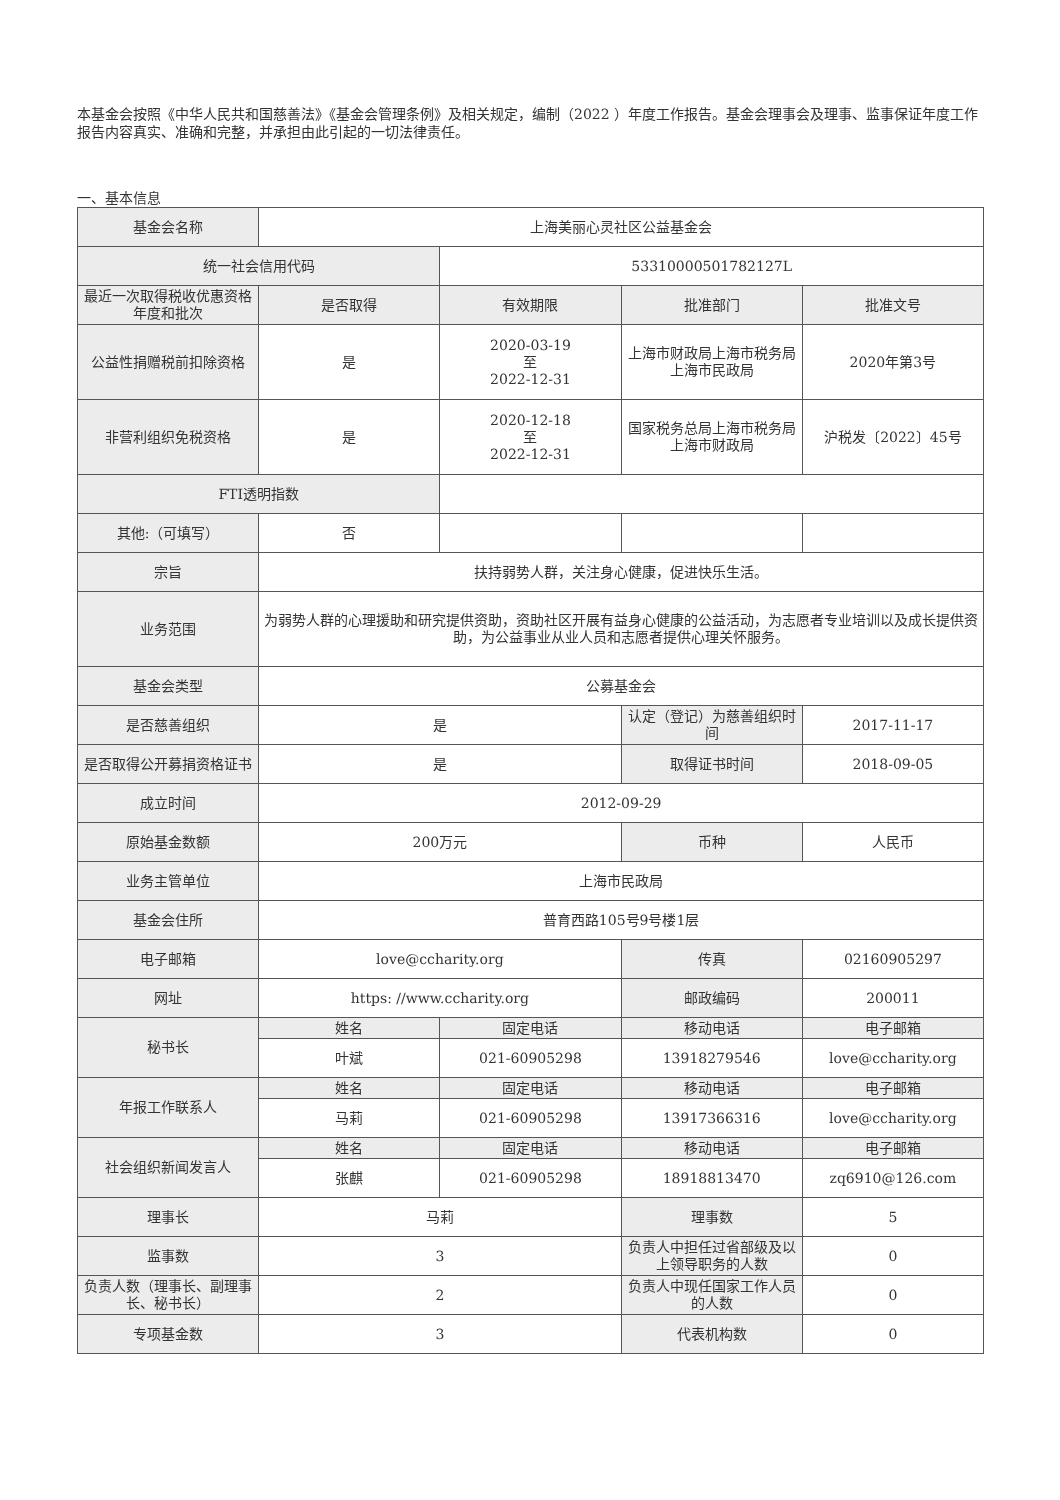本基金会按照《中华人民共和国慈善法》《基金会管理条例》及相关规定，编制（2022 ）年度工作报告。基金会理事会及理事、监事保证年度工作报告内容真实、准确和完整，并承担由此引起的一切法律责任。
一、基本信息
| 基金会名称 | 上海美丽心灵社区公益基金会 | | | |
| 统一社会信用代码 | | 53310000501782127L | | |
| 最近一次取得税收优惠资格年度和批次 | 是否取得 | 有效期限 | 批准部门 | 批准文号 |
| 公益性捐赠税前扣除资格 | 是 | 2020-03-19 至 2022-12-31 | 上海市财政局上海市税务局上海市民政局 | 2020年第3号 |
| 非营利组织免税资格 | 是 | 2020-12-18 至 2022-12-31 | 国家税务总局上海市税务局 上海市财政局 | 沪税发〔2022〕45号 |
| FTI透明指数 | | | | |
| 其他:（可填写） | 否 | | | |
| 宗旨 | 扶持弱势人群，关注身心健康，促进快乐生活。 | | | |
| 业务范围 | 为弱势人群的心理援助和研究提供资助，资助社区开展有益身心健康的公益活动，为志愿者专业培训以及成长提供资助，为公益事业从业人员和志愿者提供心理关怀服务。 | | | |
| 基金会类型 | 公募基金会 | | | |
| 是否慈善组织 | 是 | | 认定（登记）为慈善组织时间 | 2017-11-17 |
| 是否取得公开募捐资格证书 | 是 | | 取得证书时间 | 2018-09-05 |
| 成立时间 | 2012-09-29 | | | |
| 原始基金数额 | 200万元 | | 币种 | 人民币 |
| 业务主管单位 | 上海市民政局 | | | |
| 基金会住所 | 普育西路105号9号楼1层 | | | |
| 电子邮箱 | love@ccharity.org | | 传真 | 02160905297 |
| 网址 | https: //www.ccharity.org | | 邮政编码 | 200011 |
| 秘书长 | 姓名 | 固定电话 | 移动电话 | 电子邮箱 |
| | 叶斌 | 021-60905298 | 13918279546 | love@ccharity.org |
| 年报工作联系人 | 姓名 | 固定电话 | 移动电话 | 电子邮箱 |
| | 马莉 | 021-60905298 | 13917366316 | love@ccharity.org |
| 社会组织新闻发言人 | 姓名 | 固定电话 | 移动电话 | 电子邮箱 |
| | 张麒 | 021-60905298 | 18918813470 | zq6910@126.com |
| 理事长 | 马莉 | | 理事数 | 5 |
| 监事数 | 3 | | 负责人中担任过省部级及以上领导职务的人数 | 0 |
| 负责人数（理事长、副理事长、秘书长） | 2 | | 负责人中现任国家工作人员的人数 | 0 |
| 专项基金数 | 3 | | 代表机构数 | 0 |